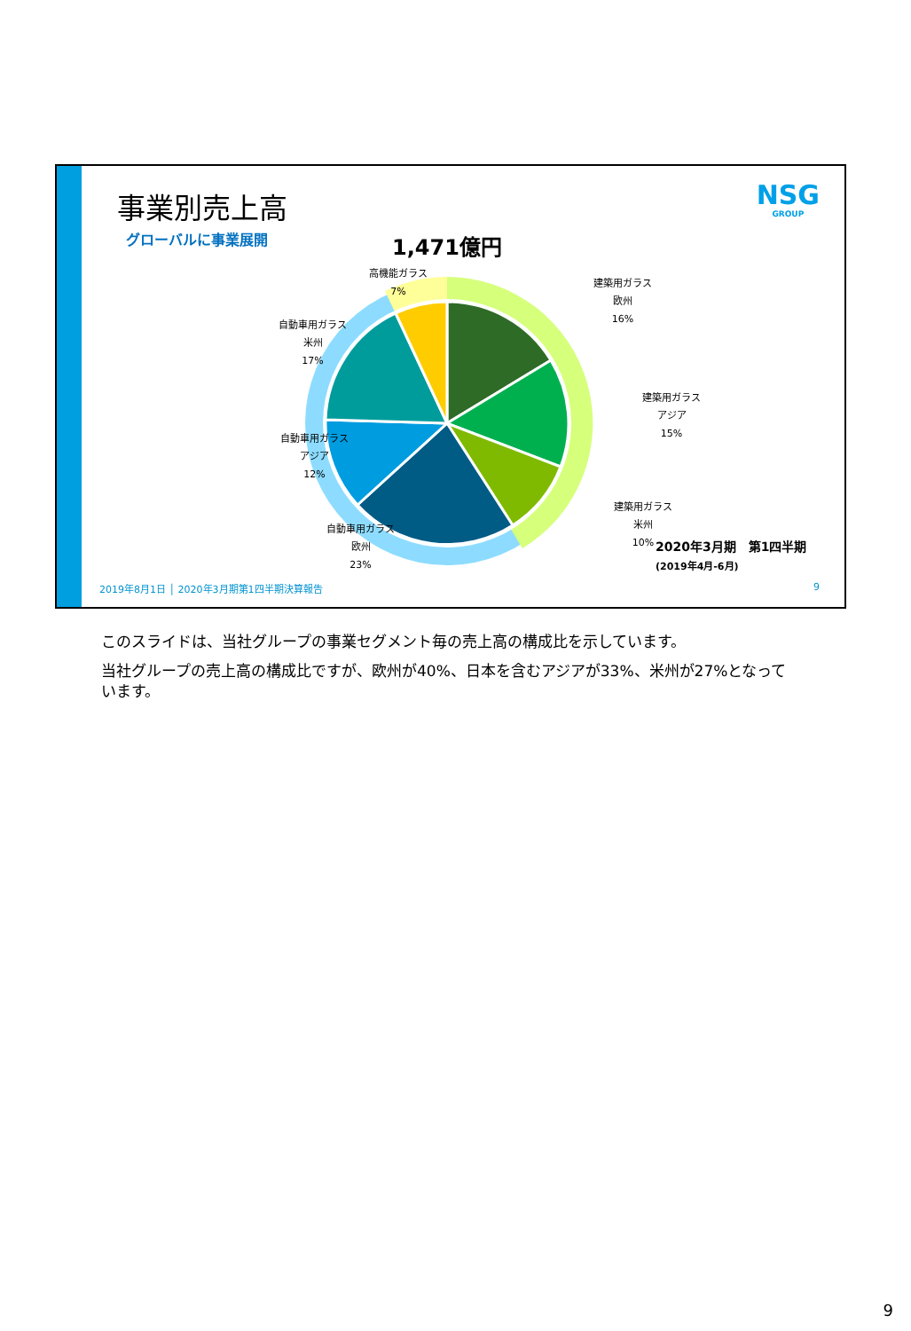事業別売上高
グローバルに事業展開
NSG
GROUP
1,471億円
高機能ガラス
7%
建築用ガラス
欧州
16%
建築用ガラス
アジア
15%
建築用ガラス
米州
10%
自動車用ガラス
米州
17%
自動車用ガラス
アジア
12%
自動車用ガラス
欧州
23%
2020年3月期　第1四半期
(2019年4月-6月)
2019年8月1日 │ 2020年3月期第1四半期決算報告
9
このスライドは、当社グループの事業セグメント毎の売上高の構成比を示しています。
当社グループの売上高の構成比ですが、欧州が40%、日本を含むアジアが33%、米州が27%となっています。
9